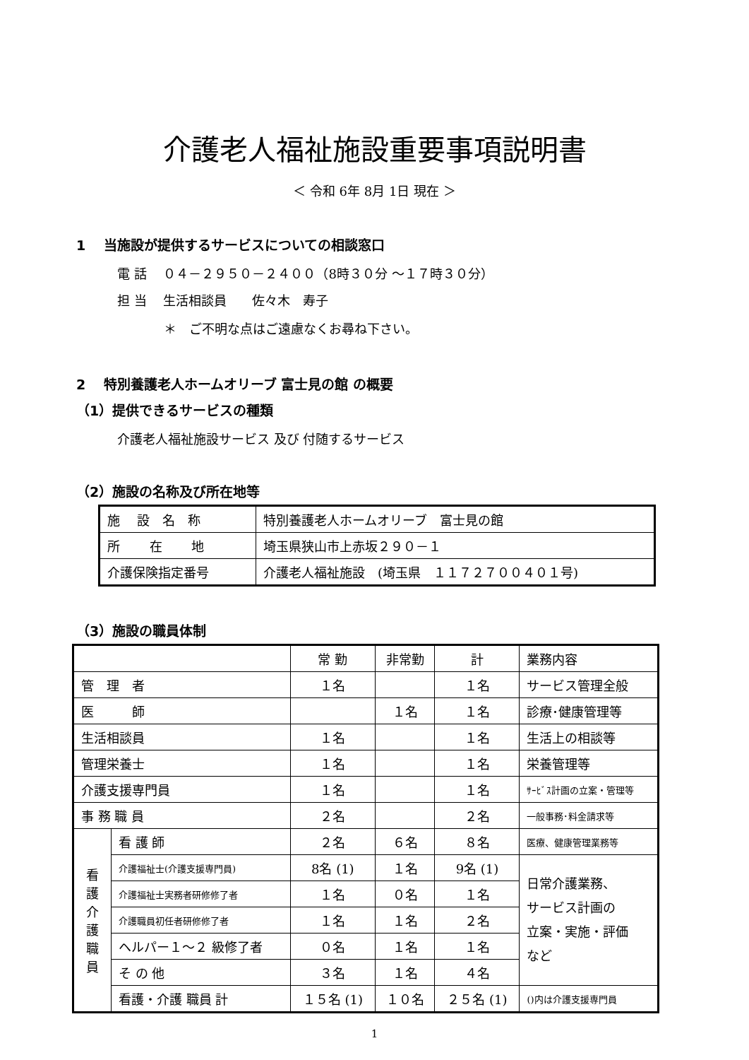介護老人福祉施設重要事項説明書
＜ 令和 6年 8月 1日 現在 ＞
1　 当施設が提供するサービスについての相談窓口
電 話　 ０４－２９５０－２４００（8時３０分 ～１７時３０分）
担 当　 生活相談員　　佐々木　寿子
＊　ご不明な点はご遠慮なくお尋ね下さい。
2　 特別養護老人ホームオリーブ 富士見の館 の概要
（1）提供できるサービスの種類
介護老人福祉施設サービス 及び 付随するサービス
（2）施設の名称及び所在地等
| 施 設 名 称 | 特別養護老人ホームオリーブ 富士見の館 |
| 所 在 地 | 埼玉県狭山市上赤坂２９０－１ |
| 介護保険指定番号 | 介護老人福祉施設 (埼玉県 １１７２７００４０１号) |
（3）施設の職員体制
| | | 常 勤 | 非常勤 | 計 | 業務内容 |
| 管 理 者 | | １名 | | １名 | サービス管理全般 |
| 医 師 | | | １名 | １名 | 診療･健康管理等 |
| 生活相談員 | | １名 | | １名 | 生活上の相談等 |
| 管理栄養士 | | １名 | | １名 | 栄養管理等 |
| 介護支援専門員 | | １名 | | １名 | ｻｰﾋﾞｽ計画の立案・管理等 |
| 事 務 職 員 | | ２名 | | ２名 | 一般事務･料金請求等 |
| 看 護 介 護 職 員 | 看 護 師 | ２名 | ６名 | ８名 | 医療、健康管理業務等 |
| | 介護福祉士(介護支援専門員) | 8名 (1) | １名 | 9名 (1) | 日常介護業務、 サービス計画の 立案・実施・評価 など |
| | 介護福祉士実務者研修修了者 | １名 | ０名 | １名 | |
| | 介護職員初任者研修修了者 | １名 | １名 | ２名 | |
| | ヘルパー１～２ 級修了者 | ０名 | １名 | １名 | |
| | そ の 他 | ３名 | １名 | ４名 | |
| | 看護・介護 職員 計 | １５名 (1) | １０名 | ２５名 (1) | ()内は介護支援専門員 |
1